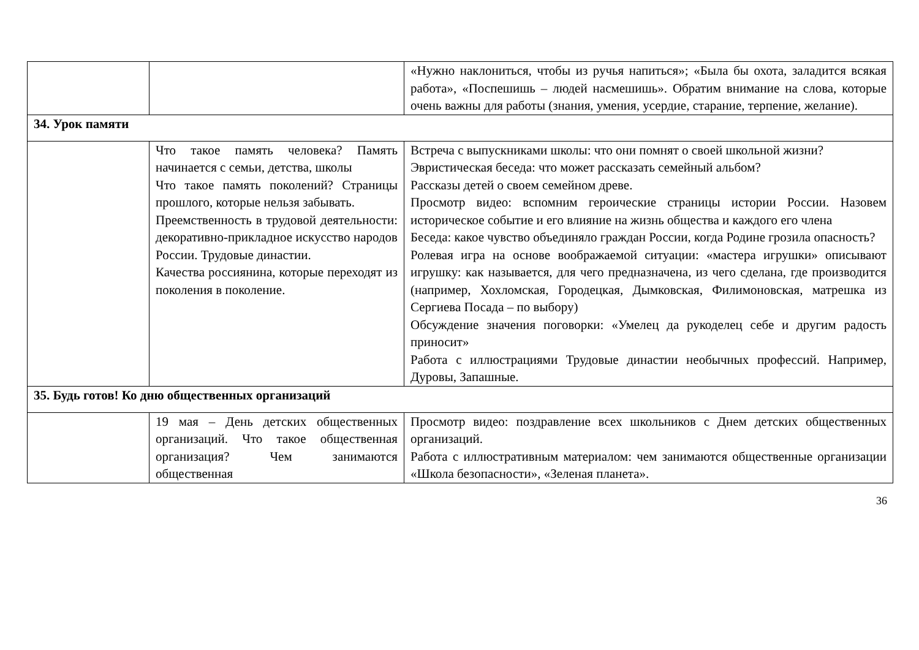| | | «Нужно наклониться, чтобы из ручья напиться»; «Была бы охота, заладится всякая работа», «Поспешишь – людей насмешишь». Обратим внимание на слова, которые очень важны для работы (знания, умения, усердие, старание, терпение, желание). |
| 34. Урок памяти | | |
| | Что такое память человека? Память начинается с семьи, детства, школы Что такое память поколений? Страницы прошлого, которые нельзя забывать. Преемственность в трудовой деятельности: декоративно-прикладное искусство народов России. Трудовые династии. Качества россиянина, которые переходят из поколения в поколение. | Встреча с выпускниками школы: что они помнят о своей школьной жизни? Эвристическая беседа: что может рассказать семейный альбом? Рассказы детей о своем семейном древе. Просмотр видео: вспомним героические страницы истории России. Назовем историческое событие и его влияние на жизнь общества и каждого его члена Беседа: какое чувство объединяло граждан России, когда Родине грозила опасность? Ролевая игра на основе воображаемой ситуации: «мастера игрушки» описывают игрушку: как называется, для чего предназначена, из чего сделана, где производится (например, Хохломская, Городецкая, Дымковская, Филимоновская, матрешка из Сергиева Посада – по выбору) Обсуждение значения поговорки: «Умелец да рукоделец себе и другим радость приносит» Работа с иллюстрациями Трудовые династии необычных профессий. Например, Дуровы, Запашные. |
| 35. Будь готов! Ко дню общественных организаций | | |
| | 19 мая – День детских общественных организаций. Что такое общественная организация? Чем занимаются общественная | Просмотр видео: поздравление всех школьников с Днем детских общественных организаций. Работа с иллюстративным материалом: чем занимаются общественные организации «Школа безопасности», «Зеленая планета». |
36